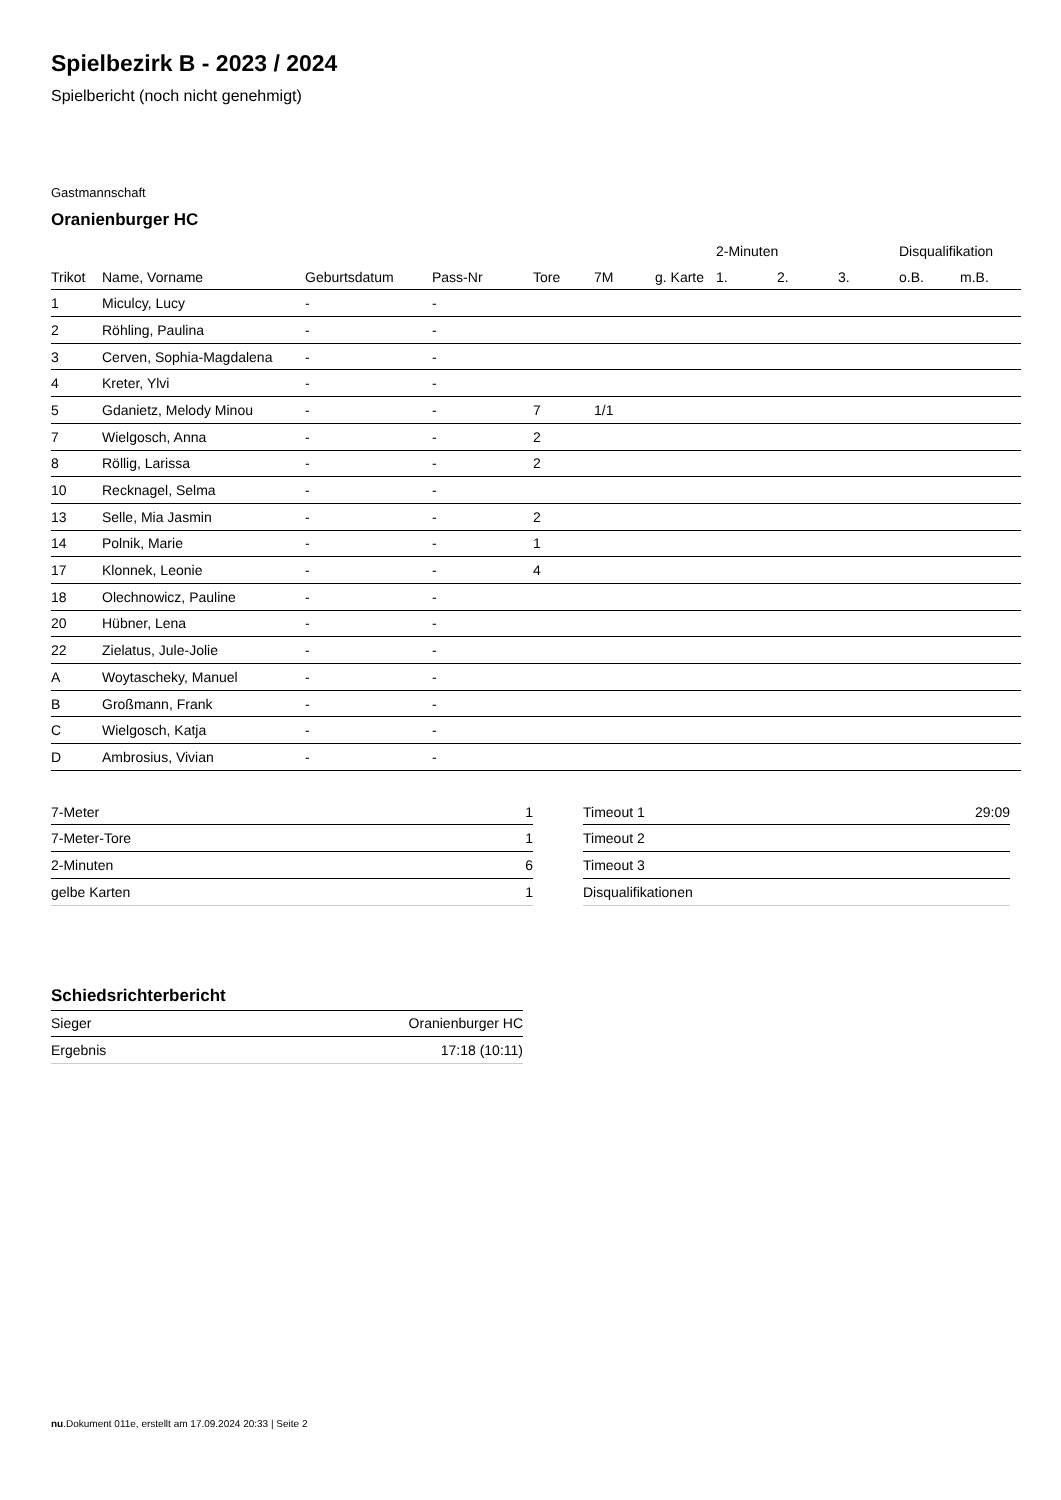Spielbezirk B - 2023 / 2024
Spielbericht (noch nicht genehmigt)
Gastmannschaft
Oranienburger HC
| | | | | | | | 2-Minuten | | | Disqualifikation | |
| --- | --- | --- | --- | --- | --- | --- | --- | --- | --- | --- | --- |
| Trikot | Name, Vorname | Geburtsdatum | Pass-Nr | Tore | 7M | g. Karte | 1. | 2. | 3. | o.B. | m.B. |
| 1 | Miculcy, Lucy | - | - | | | | | | | | |
| 2 | Röhling, Paulina | - | - | | | | | | | | |
| 3 | Cerven, Sophia-Magdalena | - | - | | | | | | | | |
| 4 | Kreter, Ylvi | - | - | | | | | | | | |
| 5 | Gdanietz, Melody Minou | - | - | 7 | 1/1 | | | | | | |
| 7 | Wielgosch, Anna | - | - | 2 | | | | | | | |
| 8 | Röllig, Larissa | - | - | 2 | | | | | | | |
| 10 | Recknagel, Selma | - | - | | | | | | | | |
| 13 | Selle, Mia Jasmin | - | - | 2 | | | | | | | |
| 14 | Polnik, Marie | - | - | 1 | | | | | | | |
| 17 | Klonnek, Leonie | - | - | 4 | | | | | | | |
| 18 | Olechnowicz, Pauline | - | - | | | | | | | | |
| 20 | Hübner, Lena | - | - | | | | | | | | |
| 22 | Zielatus, Jule-Jolie | - | - | | | | | | | | |
| A | Woytascheky, Manuel | - | - | | | | | | | | |
| B | Großmann, Frank | - | - | | | | | | | | |
| C | Wielgosch, Katja | - | - | | | | | | | | |
| D | Ambrosius, Vivian | - | - | | | | | | | | |
| 7-Meter | 1 |
| 7-Meter-Tore | 1 |
| 2-Minuten | 6 |
| gelbe Karten | 1 |
| Timeout 1 | 29:09 |
| Timeout 2 | |
| Timeout 3 | |
| Disqualifikationen | |
Schiedsrichterbericht
| Sieger | Oranienburger HC |
| Ergebnis | 17:18 (10:11) |
nu.Dokument 011e, erstellt am 17.09.2024 20:33 | Seite 2